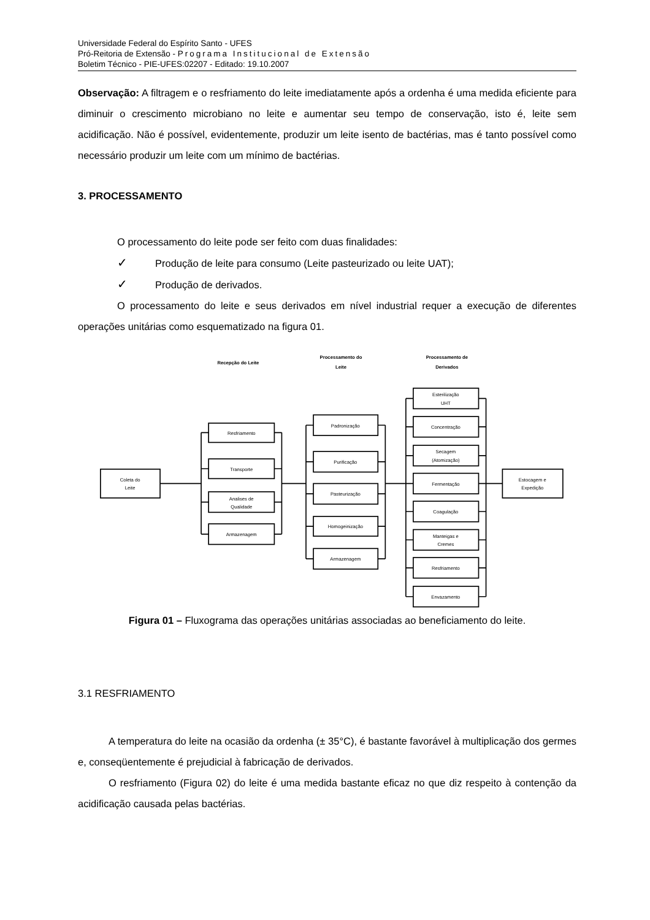Universidade Federal do Espírito Santo - UFES
Pró-Reitoria de Extensão - Programa Institucional de Extensão
Boletim Técnico - PIE-UFES:02207 - Editado: 19.10.2007
Observação: A filtragem e o resfriamento do leite imediatamente após a ordenha é uma medida eficiente para diminuir o crescimento microbiano no leite e aumentar seu tempo de conservação, isto é, leite sem acidificação. Não é possível, evidentemente, produzir um leite isento de bactérias, mas é tanto possível como necessário produzir um leite com um mínimo de bactérias.
3. PROCESSAMENTO
O processamento do leite pode ser feito com duas finalidades:
✓ Produção de leite para consumo (Leite pasteurizado ou leite UAT);
✓ Produção de derivados.
O processamento do leite e seus derivados em nível industrial requer a execução de diferentes operações unitárias como esquematizado na figura 01.
Recepção do Leite
Processamento do
Leite
Processamento de
Derivados
Coleta do
Leite
Estocagem e
Expedição
Resfriamento
Transporte
Analises de
Qualidade
Armazenagem
Padronização
Purificação
Pasteurização
Homogeinização
Armazenagem
Esterilização
UHT
Concentração
Secagem
(Atomização)
Fermentação
Coagulação
Manteigas e
Cremes
Resfriamento
Envazamento
Figura 01 – Fluxograma das operações unitárias associadas ao beneficiamento do leite.
3.1 RESFRIAMENTO
A temperatura do leite na ocasião da ordenha (± 35°C), é bastante favorável à multiplicação dos germes e, conseqüentemente é prejudicial à fabricação de derivados.
O resfriamento (Figura 02) do leite é uma medida bastante eficaz no que diz respeito à contenção da acidificação causada pelas bactérias.